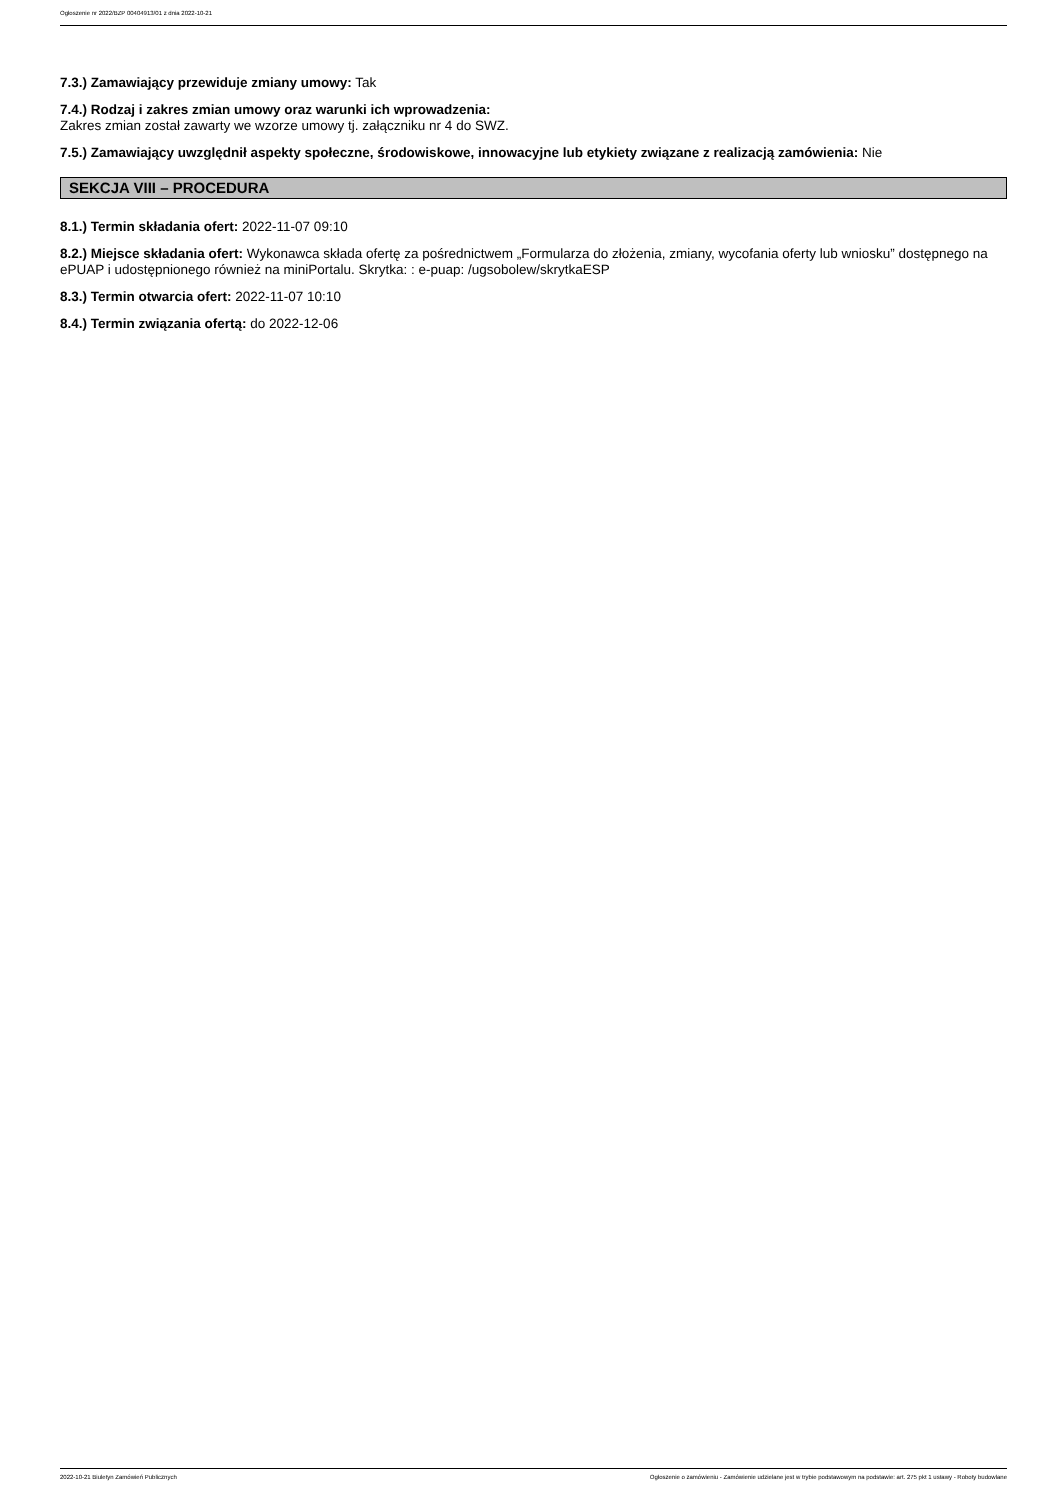Ogłoszenie nr 2022/BZP 00404913/01 z dnia 2022-10-21
7.3.) Zamawiający przewiduje zmiany umowy: Tak
7.4.) Rodzaj i zakres zmian umowy oraz warunki ich wprowadzenia:
Zakres zmian został zawarty we wzorze umowy tj. załączniku nr 4 do SWZ.
7.5.) Zamawiający uwzględnił aspekty społeczne, środowiskowe, innowacyjne lub etykiety związane z realizacją zamówienia: Nie
SEKCJA VIII – PROCEDURA
8.1.) Termin składania ofert: 2022-11-07 09:10
8.2.) Miejsce składania ofert: Wykonawca składa ofertę za pośrednictwem „Formularza do złożenia, zmiany, wycofania oferty lub wniosku” dostępnego na ePUAP i udostępnionego również na miniPortalu. Skrytka: : e-puap: /ugsobolew/skrytkaESP
8.3.) Termin otwarcia ofert: 2022-11-07 10:10
8.4.) Termin związania ofertą: do 2022-12-06
2022-10-21 Biuletyn Zamówień Publicznych Ogłoszenie o zamówieniu - Zamówienie udzielane jest w trybie podstawowym na podstawie: art. 275 pkt 1 ustawy - Roboty budowlane